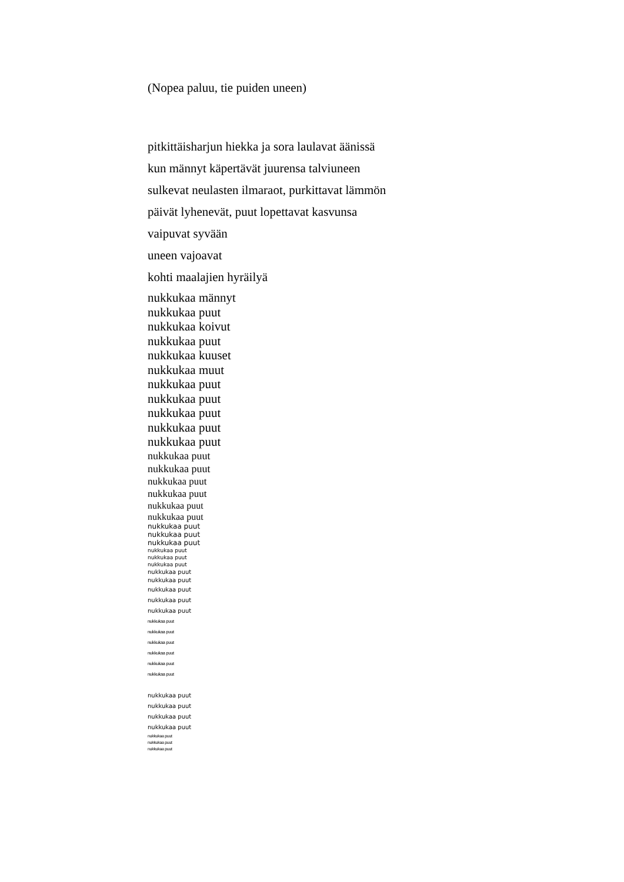(Nopea paluu, tie puiden uneen)
pitkittäisharjun hiekka ja sora laulavat äänissä
kun männyt käpertävät juurensa talviuneen
sulkevat neulasten ilmaraot, purkittavat lämmön
päivät lyhenevät, puut lopettavat kasvunsa
vaipuvat syvään
uneen vajoavat
kohti maalajien hyräilyä
nukkukaa männyt
nukkukaa puut
nukkukaa koivut
nukkukaa puut
nukkukaa kuuset
nukkukaa muut
nukkukaa puut
nukkukaa puut
nukkukaa puut
nukkukaa puut
nukkukaa puut
nukkukaa puut
nukkukaa puut
nukkukaa puut
nukkukaa puut
nukkukaa puut
nukkukaa puut
nukkukaa puut
nukkukaa puut
nukkukaa puut
nukkukaa puut
nukkukaa puut
nukkukaa puut
nukkukaa puut
nukkukaa puut
nukkukaa puut
nukkukaa puut
nukkukaa puut
nukkukaa puut
nukkukaa puut
nukkukaa puut
nukkukaa puut
nukkukaa puut
nukkukaa puut
nukkukaa puut
nukkukaa puut
nukkukaa puut
nukkukaa puut
nukkukaa puut
nukkukaa puut
nukkukaa puut